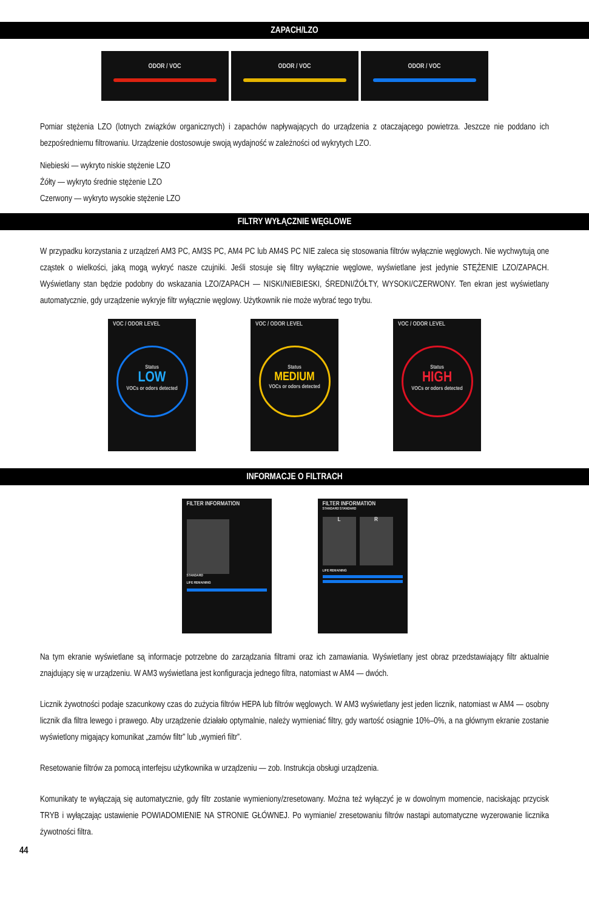ZAPACH/LZO
ODOR / VOC ODOR / VOC ODOR / VOC
Pomiar stężenia LZO (lotnych związków organicznych) i zapachów napływających do urządzenia z otaczającego powietrza. Jeszcze nie poddano ich bezpośredniemu filtrowaniu. Urządzenie dostosowuje swoją wydajność w zależności od wykrytych LZO.
Niebieski — wykryto niskie stężenie LZO
Żółty — wykryto średnie stężenie LZO
Czerwony — wykryto wysokie stężenie LZO
FILTRY WYŁĄCZNIE WĘGLOWE
W przypadku korzystania z urządzeń AM3 PC, AM3S PC, AM4 PC lub AM4S PC NIE zaleca się stosowania filtrów wyłącznie węglowych. Nie wychwytują one cząstek o wielkości, jaką mogą wykryć nasze czujniki. Jeśli stosuje się filtry wyłącznie węglowe, wyświetlane jest jedynie STĘŻENIE LZO/ZAPACH. Wyświetlany stan będzie podobny do wskazania LZO/ZAPACH — NISKI/NIEBIESKI, ŚREDNI/ŻÓŁTY, WYSOKI/CZERWONY. Ten ekran jest wyświetlany automatycznie, gdy urządzenie wykryje filtr wyłącznie węglowy. Użytkownik nie może wybrać tego trybu.
VOC / ODOR LEVEL
Status
LOW
VOCs or odors detected
VOC / ODOR LEVEL
Status
MEDIUM
VOCs or odors detected
VOC / ODOR LEVEL
Status
HIGH
VOCs or odors detected
INFORMACJE O FILTRACH
FILTER INFORMATION
STANDARD
LIFE REMAINING
FILTER INFORMATION
STANDARD STANDARD
L R
LIFE REMAINING
Na tym ekranie wyświetlane są informacje potrzebne do zarządzania filtrami oraz ich zamawiania. Wyświetlany jest obraz przedstawiający filtr aktualnie znajdujący się w urządzeniu. W AM3 wyświetlana jest konfiguracja jednego filtra, natomiast w AM4 — dwóch.
Licznik żywotności podaje szacunkowy czas do zużycia filtrów HEPA lub filtrów węglowych. W AM3 wyświetlany jest jeden licznik, natomiast w AM4 — osobny licznik dla filtra lewego i prawego. Aby urządzenie działało optymalnie, należy wymieniać filtry, gdy wartość osiągnie 10%–0%, a na głównym ekranie zostanie wyświetlony migający komunikat „zamów filtr” lub „wymień filtr”.
Resetowanie filtrów za pomocą interfejsu użytkownika w urządzeniu — zob. Instrukcja obsługi urządzenia.
Komunikaty te wyłączają się automatycznie, gdy filtr zostanie wymieniony/zresetowany. Można też wyłączyć je w dowolnym momencie, naciskając przycisk TRYB i wyłączając ustawienie POWIADOMIENIE NA STRONIE GŁÓWNEJ. Po wymianie/ zresetowaniu filtrów nastąpi automatyczne wyzerowanie licznika żywotności filtra.
44